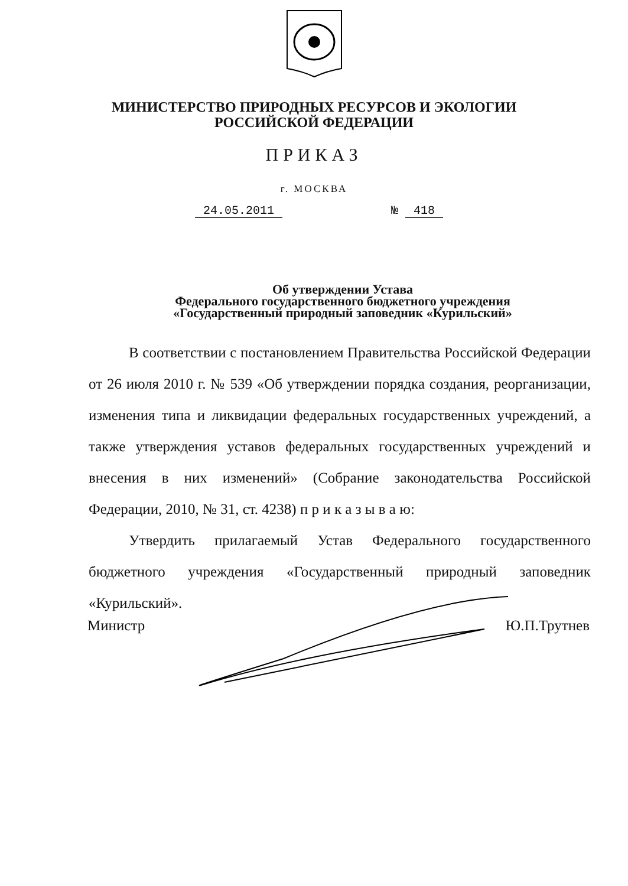МИНИСТЕРСТВО ПРИРОДНЫХ РЕСУРСОВ И ЭКОЛОГИИ
РОССИЙСКОЙ ФЕДЕРАЦИИ
ПРИКАЗ
г. МОСКВА
24.05.2011 № 418
Об утверждении Устава
Федерального государственного бюджетного учреждения
«Государственный природный заповедник «Курильский»
В соответствии с постановлением Правительства Российской Федерации от 26 июля 2010 г. № 539 «Об утверждении порядка создания, реорганизации, изменения типа и ликвидации федеральных государственных учреждений, а также утверждения уставов федеральных государственных учреждений и внесения в них изменений» (Собрание законодательства Российской Федерации, 2010, № 31, ст. 4238) п р и к а з ы в а ю:
Утвердить прилагаемый Устав Федерального государственного бюджетного учреждения «Государственный природный заповедник «Курильский».
Министр Ю.П.Трутнев